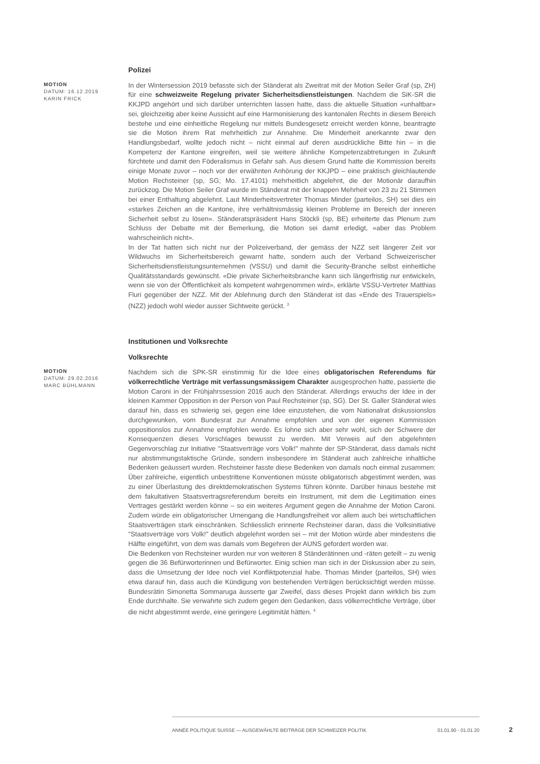Polizei
MOTION
DATUM: 16.12.2019
KARIN FRICK
In der Wintersession 2019 befasste sich der Ständerat als Zweitrat mit der Motion Seiler Graf (sp, ZH) für eine schweizweite Regelung privater Sicherheitsdienstleistungen. Nachdem die SiK-SR die KKJPD angehört und sich darüber unterrichten lassen hatte, dass die aktuelle Situation «unhaltbar» sei, gleichzeitig aber keine Aussicht auf eine Harmonisierung des kantonalen Rechts in diesem Bereich bestehe und eine einheitliche Regelung nur mittels Bundesgesetz erreicht werden könne, beantragte sie die Motion ihrem Rat mehrheitlich zur Annahme. Die Minderheit anerkannte zwar den Handlungsbedarf, wollte jedoch nicht – nicht einmal auf deren ausdrückliche Bitte hin – in die Kompetenz der Kantone eingreifen, weil sie weitere ähnliche Kompetenzabtretungen in Zukunft fürchtete und damit den Föderalismus in Gefahr sah. Aus diesem Grund hatte die Kommission bereits einige Monate zuvor – noch vor der erwähnten Anhörung der KKJPD – eine praktisch gleichlautende Motion Rechsteiner (sp, SG; Mo. 17.4101) mehrheitlich abgelehnt, die der Motionär daraufhin zurückzog. Die Motion Seiler Graf wurde im Ständerat mit der knappen Mehrheit von 23 zu 21 Stimmen bei einer Enthaltung abgelehnt. Laut Minderheitsvertreter Thomas Minder (parteilos, SH) sei dies ein «starkes Zeichen an die Kantone, ihre verhältnismässig kleinen Probleme im Bereich der inneren Sicherheit selbst zu lösen». Ständeratspräsident Hans Stöckli (sp, BE) erheiterte das Plenum zum Schluss der Debatte mit der Bemerkung, die Motion sei damit erledigt, «aber das Problem wahrscheinlich nicht».
In der Tat hatten sich nicht nur der Polizeiverband, der gemäss der NZZ seit längerer Zeit vor Wildwuchs im Sicherheitsbereich gewarnt hatte, sondern auch der Verband Schweizerischer Sicherheitsdienstleistungsunternehmen (VSSU) und damit die Security-Branche selbst einheitliche Qualitätsstandards gewünscht. «Die private Sicherheitsbranche kann sich längerfristig nur entwickeln, wenn sie von der Öffentlichkeit als kompetent wahrgenommen wird», erklärte VSSU-Vertreter Matthias Fluri gegenüber der NZZ. Mit der Ablehnung durch den Ständerat ist das «Ende des Trauerspiels» (NZZ) jedoch wohl wieder ausser Sichtweite gerückt. <sup>3</sup>
Institutionen und Volksrechte
Volksrechte
MOTION
DATUM: 29.02.2016
MARC BÜHLMANN
Nachdem sich die SPK-SR einstimmig für die Idee eines obligatorischen Referendums für völkerrechtliche Verträge mit verfassungsmässigem Charakter ausgesprochen hatte, passierte die Motion Caroni in der Frühjahrssession 2016 auch den Ständerat. Allerdings erwuchs der Idee in der kleinen Kammer Opposition in der Person von Paul Rechsteiner (sp, SG). Der St. Galler Ständerat wies darauf hin, dass es schwierig sei, gegen eine Idee einzustehen, die vom Nationalrat diskussionslos durchgewunken, vom Bundesrat zur Annahme empfohlen und von der eigenen Kommission oppositionslos zur Annahme empfohlen werde. Es lohne sich aber sehr wohl, sich der Schwere der Konsequenzen dieses Vorschlages bewusst zu werden. Mit Verweis auf den abgelehnten Gegenvorschlag zur Initiative "Staatsverträge vors Volk!" mahnte der SP-Ständerat, dass damals nicht nur abstimmungstaktische Gründe, sondern insbesondere im Ständerat auch zahlreiche inhaltliche Bedenken geäussert wurden. Rechsteiner fasste diese Bedenken von damals noch einmal zusammen: Über zahlreiche, eigentlich unbestrittene Konventionen müsste obligatorisch abgestimmt werden, was zu einer Überlastung des direktdemokratischen Systems führen könnte. Darüber hinaus bestehe mit dem fakultativen Staatsvertragsreferendum bereits ein Instrument, mit dem die Legitimation eines Vertrages gestärkt werden könne – so ein weiteres Argument gegen die Annahme der Motion Caroni. Zudem würde ein obligatorischer Urnengang die Handlungsfreiheit vor allem auch bei wirtschaftlichen Staatsverträgen stark einschränken. Schliesslich erinnerte Rechsteiner daran, dass die Volksinitiative "Staatsverträge vors Volk!" deutlich abgelehnt worden sei – mit der Motion würde aber mindestens die Hälfte eingeführt, von dem was damals vom Begehren der AUNS gefordert worden war.
Die Bedenken von Rechsteiner wurden nur von weiteren 8 Ständerätinnen und -räten geteilt – zu wenig gegen die 36 Befürworterinnen und Befürworter. Einig schien man sich in der Diskussion aber zu sein, dass die Umsetzung der Idee noch viel Konfliktpotenzial habe. Thomas Minder (parteilos, SH) wies etwa darauf hin, dass auch die Kündigung von bestehenden Verträgen berücksichtigt werden müsse. Bundesrätin Simonetta Sommaruga äusserte gar Zweifel, dass dieses Projekt dann wirklich bis zum Ende durchhalte. Sie verwahrte sich zudem gegen den Gedanken, dass völkerrechtliche Verträge, über die nicht abgestimmt werde, eine geringere Legitimität hätten. <sup>4</sup>
ANNÉE POLITIQUE SUISSE — AUSGEWÄHLTE BEITRÄGE DER SCHWEIZER POLITIK 01.01.90 - 01.01.20
2